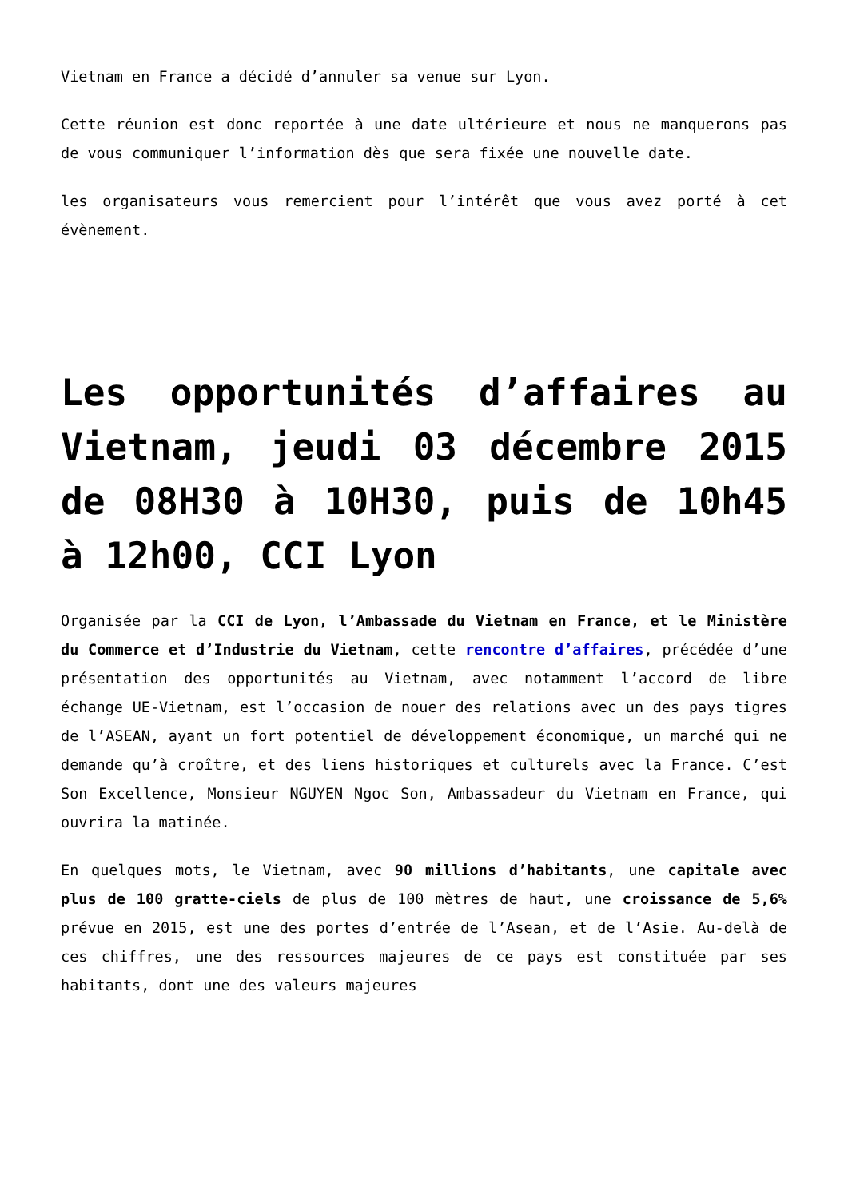Vietnam en France a décidé d’annuler sa venue sur Lyon.
Cette réunion est donc reportée à une date ultérieure et nous ne manquerons pas de vous communiquer l’information dès que sera fixée une nouvelle date.
les organisateurs vous remercient pour l’intérêt que vous avez porté à cet évènement.
Les opportunités d’affaires au Vietnam, jeudi 03 décembre 2015 de 08H30 à 10H30, puis de 10h45 à 12h00, CCI Lyon
Organisée par la CCI de Lyon, l’Ambassade du Vietnam en France, et le Ministère du Commerce et d’Industrie du Vietnam, cette rencontre d’affaires, précédée d’une présentation des opportunités au Vietnam, avec notamment l’accord de libre échange UE-Vietnam, est l’occasion de nouer des relations avec un des pays tigres de l’ASEAN, ayant un fort potentiel de développement économique, un marché qui ne demande qu’à croître, et des liens historiques et culturels avec la France. C’est Son Excellence, Monsieur NGUYEN Ngoc Son, Ambassadeur du Vietnam en France, qui ouvrira la matinée.
En quelques mots, le Vietnam, avec 90 millions d’habitants, une capitale avec plus de 100 gratte-ciels de plus de 100 mètres de haut, une croissance de 5,6% prévue en 2015, est une des portes d’entrée de l’Asean, et de l’Asie. Au-delà de ces chiffres, une des ressources majeures de ce pays est constituée par ses habitants, dont une des valeurs majeures